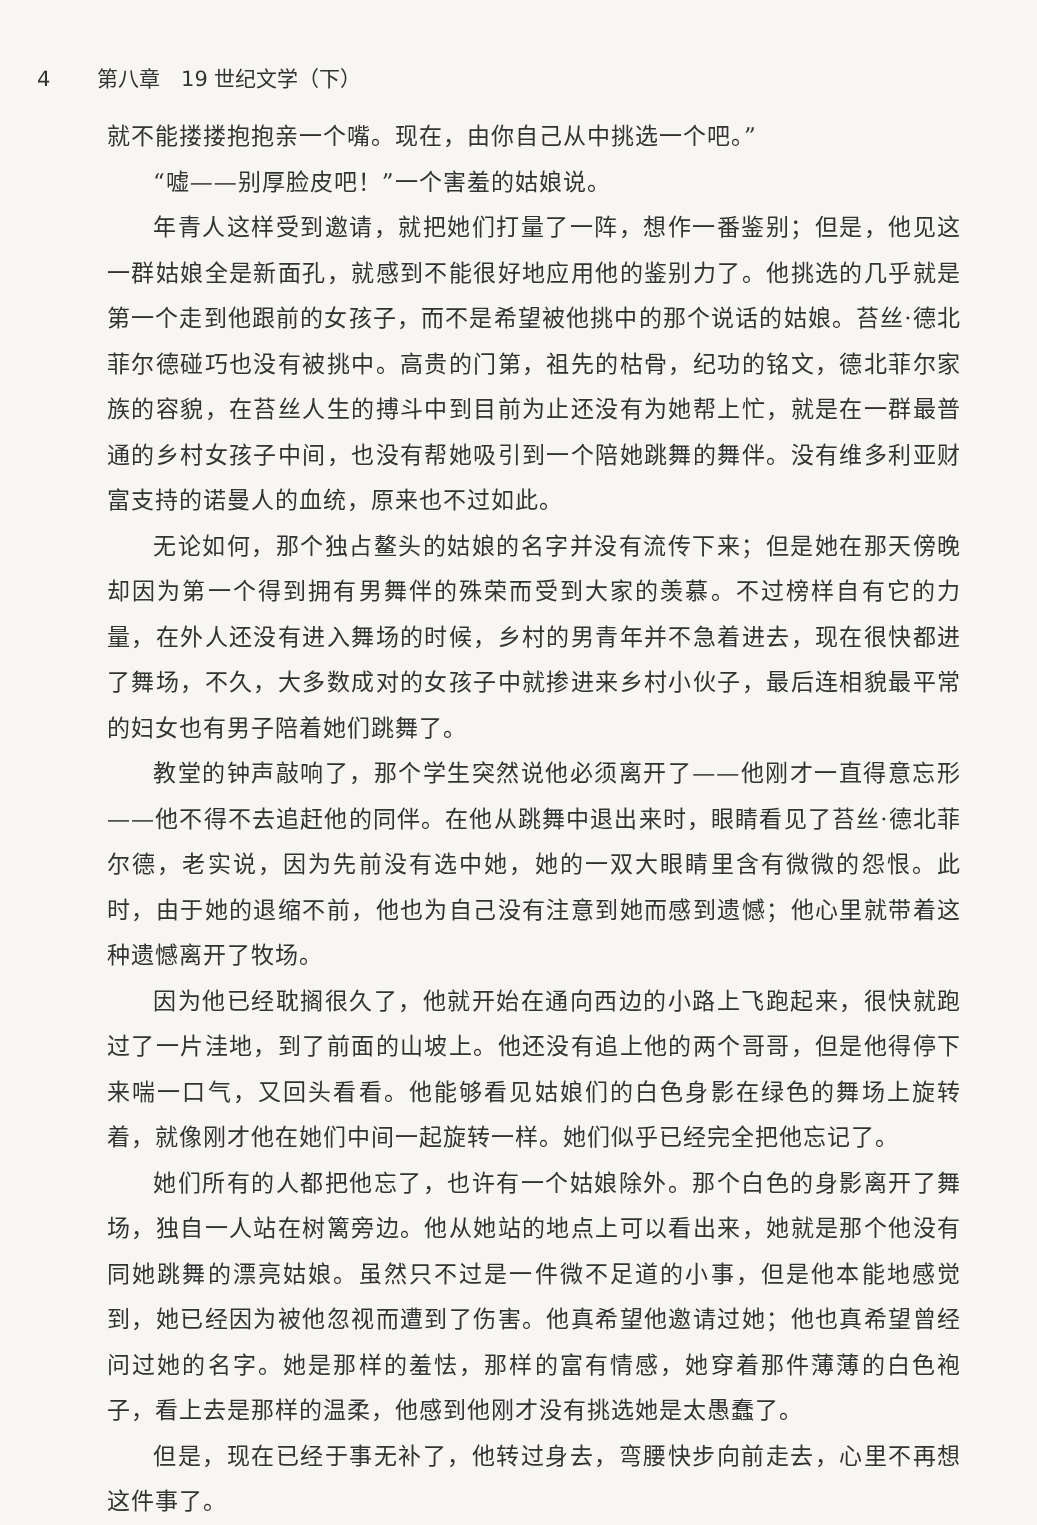4 第八章　19 世纪文学（下）
就不能搂搂抱抱亲一个嘴。现在，由你自己从中挑选一个吧。”
“嘘——别厚脸皮吧！”一个害羞的姑娘说。
年青人这样受到邀请，就把她们打量了一阵，想作一番鉴别；但是，他见这一群姑娘全是新面孔，就感到不能很好地应用他的鉴别力了。他挑选的几乎就是第一个走到他跟前的女孩子，而不是希望被他挑中的那个说话的姑娘。苔丝·德北菲尔德碰巧也没有被挑中。高贵的门第，祖先的枯骨，纪功的铭文，德北菲尔家族的容貌，在苔丝人生的搏斗中到目前为止还没有为她帮上忙，就是在一群最普通的乡村女孩子中间，也没有帮她吸引到一个陪她跳舞的舞伴。没有维多利亚财富支持的诺曼人的血统，原来也不过如此。
无论如何，那个独占鳌头的姑娘的名字并没有流传下来；但是她在那天傍晚却因为第一个得到拥有男舞伴的殊荣而受到大家的羡慕。不过榜样自有它的力量，在外人还没有进入舞场的时候，乡村的男青年并不急着进去，现在很快都进了舞场，不久，大多数成对的女孩子中就掺进来乡村小伙子，最后连相貌最平常的妇女也有男子陪着她们跳舞了。
教堂的钟声敲响了，那个学生突然说他必须离开了——他刚才一直得意忘形——他不得不去追赶他的同伴。在他从跳舞中退出来时，眼睛看见了苔丝·德北菲尔德，老实说，因为先前没有选中她，她的一双大眼睛里含有微微的怨恨。此时，由于她的退缩不前，他也为自己没有注意到她而感到遗憾；他心里就带着这种遗憾离开了牧场。
因为他已经耽搁很久了，他就开始在通向西边的小路上飞跑起来，很快就跑过了一片洼地，到了前面的山坡上。他还没有追上他的两个哥哥，但是他得停下来喘一口气，又回头看看。他能够看见姑娘们的白色身影在绿色的舞场上旋转着，就像刚才他在她们中间一起旋转一样。她们似乎已经完全把他忘记了。
她们所有的人都把他忘了，也许有一个姑娘除外。那个白色的身影离开了舞场，独自一人站在树篱旁边。他从她站的地点上可以看出来，她就是那个他没有同她跳舞的漂亮姑娘。虽然只不过是一件微不足道的小事，但是他本能地感觉到，她已经因为被他忽视而遭到了伤害。他真希望他邀请过她；他也真希望曾经问过她的名字。她是那样的羞怯，那样的富有情感，她穿着那件薄薄的白色袍子，看上去是那样的温柔，他感到他刚才没有挑选她是太愚蠢了。
但是，现在已经于事无补了，他转过身去，弯腰快步向前走去，心里不再想这件事了。